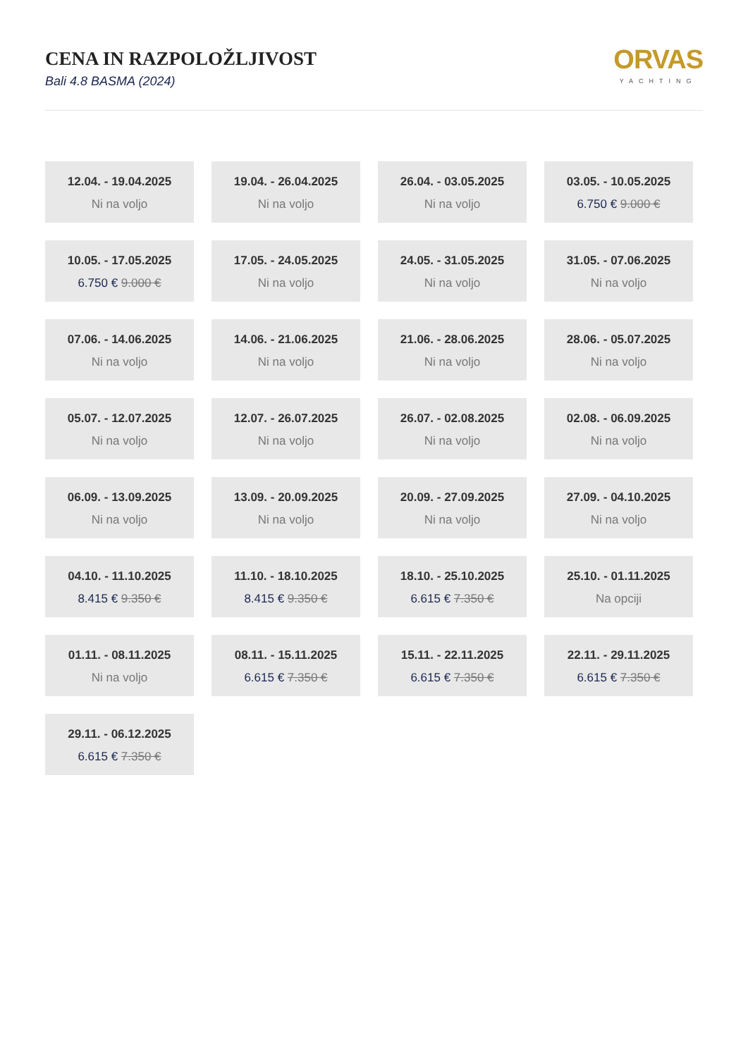CENA IN RAZPOLOŽLJIVOST
Bali 4.8 BASMA (2024)
ORVAS
YACHTING
12.04. - 19.04.2025
Ni na voljo
19.04. - 26.04.2025
Ni na voljo
26.04. - 03.05.2025
Ni na voljo
03.05. - 10.05.2025
6.750 € 9.000 €
10.05. - 17.05.2025
6.750 € 9.000 €
17.05. - 24.05.2025
Ni na voljo
24.05. - 31.05.2025
Ni na voljo
31.05. - 07.06.2025
Ni na voljo
07.06. - 14.06.2025
Ni na voljo
14.06. - 21.06.2025
Ni na voljo
21.06. - 28.06.2025
Ni na voljo
28.06. - 05.07.2025
Ni na voljo
05.07. - 12.07.2025
Ni na voljo
12.07. - 26.07.2025
Ni na voljo
26.07. - 02.08.2025
Ni na voljo
02.08. - 06.09.2025
Ni na voljo
06.09. - 13.09.2025
Ni na voljo
13.09. - 20.09.2025
Ni na voljo
20.09. - 27.09.2025
Ni na voljo
27.09. - 04.10.2025
Ni na voljo
04.10. - 11.10.2025
8.415 € 9.350 €
11.10. - 18.10.2025
8.415 € 9.350 €
18.10. - 25.10.2025
6.615 € 7.350 €
25.10. - 01.11.2025
Na opciji
01.11. - 08.11.2025
Ni na voljo
08.11. - 15.11.2025
6.615 € 7.350 €
15.11. - 22.11.2025
6.615 € 7.350 €
22.11. - 29.11.2025
6.615 € 7.350 €
29.11. - 06.12.2025
6.615 € 7.350 €